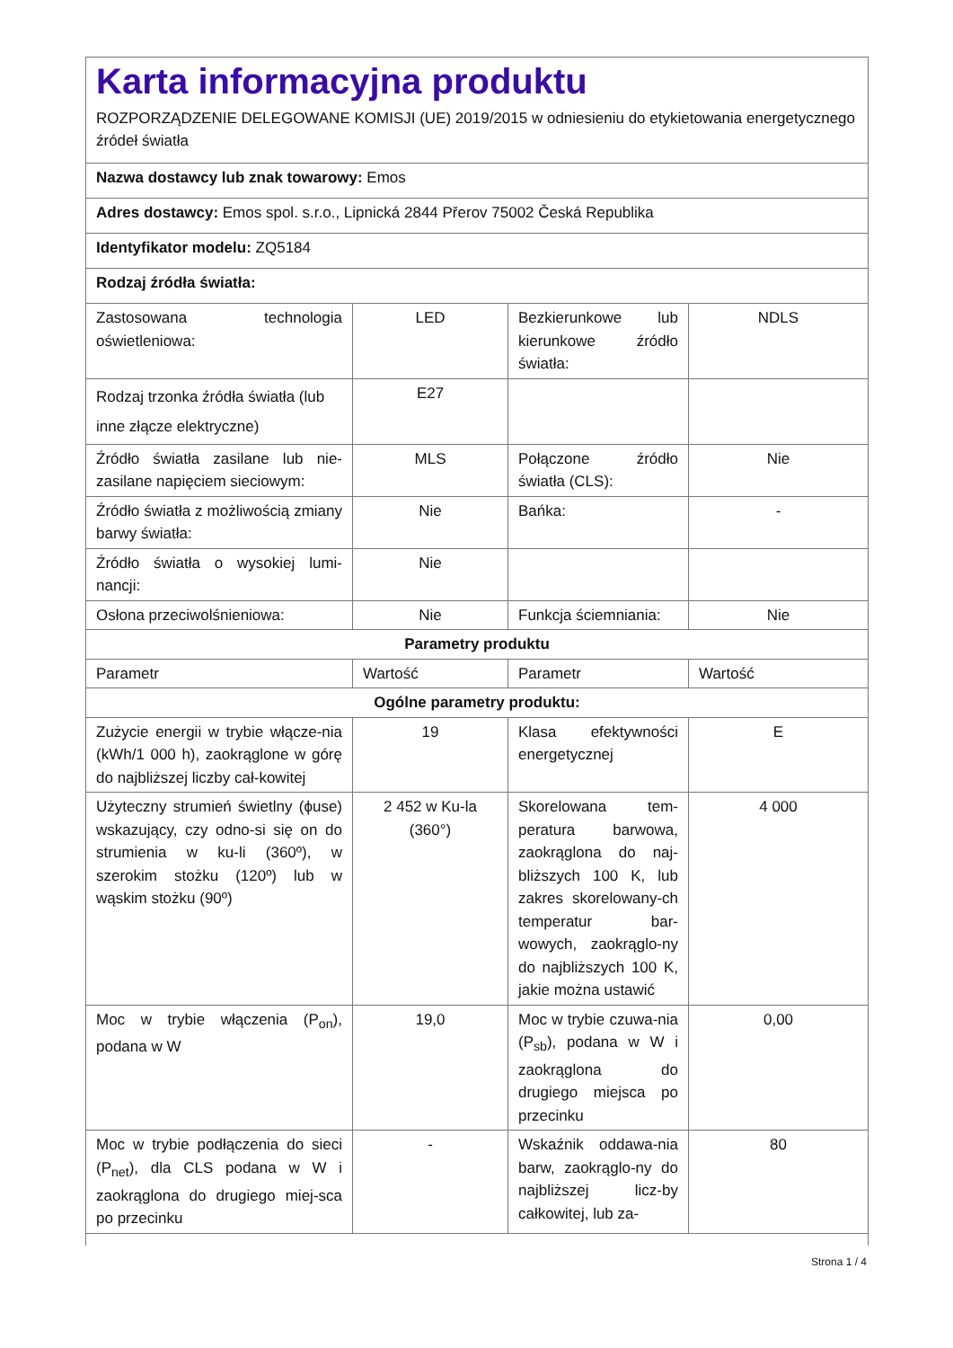Karta informacyjna produktu
ROZPORZĄDZENIE DELEGOWANE KOMISJI (UE) 2019/2015 w odniesieniu do etykietowania energetycznego źródeł światła
Nazwa dostawcy lub znak towarowy: Emos
Adres dostawcy: Emos spol. s.r.o., Lipnická 2844 Přerov 75002 Česká Republika
Identyfikator modelu: ZQ5184
Rodzaj źródła światła:
| Zastosowana technologia oświetleniowa: | LED | Bezkierunkowe lub kierunkowe źródło światła: | NDLS |
| Rodzaj trzonka źródła światła (lub inne złącze elektryczne) | E27 | | |
| Źródło światła zasilane lub nie-zasilane napięciem sieciowym: | MLS | Połączone źródło światła (CLS): | Nie |
| Źródło światła z możliwością zmiany barwy światła: | Nie | Bańka: | - |
| Źródło światła o wysokiej lumi-nancji: | Nie | | |
| Osłona przeciwolśnieniowa: | Nie | Funkcja ściemniania: | Nie |
| Parametry produktu | | | |
| Parametr | Wartość | Parametr | Wartość |
| Ogólne parametry produktu: | | | |
| Zużycie energii w trybie włącze-nia (kWh/1 000 h), zaokrąglone w górę do najbliższej liczby cał-kowitej | 19 | Klasa efektywności energetycznej | E |
| Użyteczny strumień świetlny (ϕuse) wskazujący, czy odno-si się on do strumienia w ku-li (360º), w szerokim stożku (120º) lub w wąskim stożku (90º) | 2 452 w Ku-la (360°) | Skorelowana tem-peratura barwowa, zaokrąglona do naj-bliższych 100 K, lub zakres skorelowany-ch temperatur bar-wowych, zaokrąglo-ny do najbliższych 100 K, jakie można ustawić | 4 000 |
| Moc w trybie włączenia (P<sub>on</sub>), podana w W | 19,0 | Moc w trybie czuwa-nia (P<sub>sb</sub>), podana w W i zaokrąglona do drugiego miejsca po przecinku | 0,00 |
| Moc w trybie podłączenia do sieci (P<sub>net</sub>), dla CLS podana w W i zaokrąglona do drugiego miej-sca po przecinku | - | Wskaźnik oddawa-nia barw, zaokrąglo-ny do najbliższej licz-by całkowitej, lub za- | 80 |
Strona 1 / 4